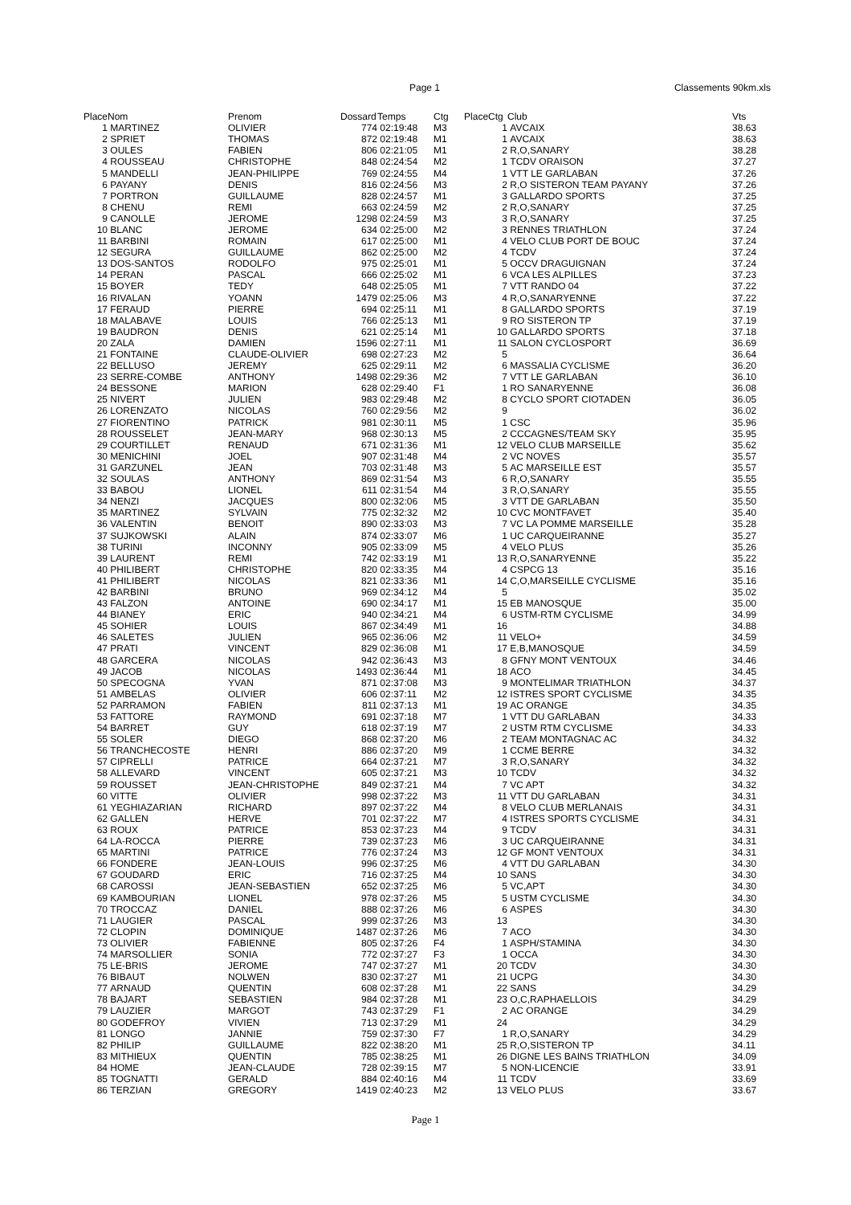Page 1 Classements 90km.xls
| Place | Nom | Prenom | Dossard | Temps | Ctg | PlaceCtg | Club | Vts |
| --- | --- | --- | --- | --- | --- | --- | --- | --- |
| 1 | MARTINEZ | OLIVIER | 774 | 02:19:48 | M3 | 1 | AVCAIX | 38.63 |
| 2 | SPRIET | THOMAS | 872 | 02:19:48 | M1 | 1 | AVCAIX | 38.63 |
| 3 | OULES | FABIEN | 806 | 02:21:05 | M1 | 2 | R,O,SANARY | 38.28 |
| 4 | ROUSSEAU | CHRISTOPHE | 848 | 02:24:54 | M2 | 1 | TCDV ORAISON | 37.27 |
| 5 | MANDELLI | JEAN-PHILIPPE | 769 | 02:24:55 | M4 | 1 | VTT LE GARLABAN | 37.26 |
| 6 | PAYANY | DENIS | 816 | 02:24:56 | M3 | 2 | R,O SISTERON TEAM PAYANY | 37.26 |
| 7 | PORTRON | GUILLAUME | 828 | 02:24:57 | M1 | 3 | GALLARDO SPORTS | 37.25 |
| 8 | CHENU | REMI | 663 | 02:24:59 | M2 | 2 | R,O,SANARY | 37.25 |
| 9 | CANOLLE | JEROME | 1298 | 02:24:59 | M3 | 3 | R,O,SANARY | 37.25 |
| 10 | BLANC | JEROME | 634 | 02:25:00 | M2 | 3 | RENNES TRIATHLON | 37.24 |
| 11 | BARBINI | ROMAIN | 617 | 02:25:00 | M1 | 4 | VELO CLUB PORT DE BOUC | 37.24 |
| 12 | SEGURA | GUILLAUME | 862 | 02:25:00 | M2 | 4 | TCDV | 37.24 |
| 13 | DOS-SANTOS | RODOLFO | 975 | 02:25:01 | M1 | 5 | OCCV DRAGUIGNAN | 37.24 |
| 14 | PERAN | PASCAL | 666 | 02:25:02 | M1 | 6 | VCA LES ALPILLES | 37.23 |
| 15 | BOYER | TEDY | 648 | 02:25:05 | M1 | 7 | VTT RANDO 04 | 37.22 |
| 16 | RIVALAN | YOANN | 1479 | 02:25:06 | M3 | 4 | R,O,SANARYENNE | 37.22 |
| 17 | FERAUD | PIERRE | 694 | 02:25:11 | M1 | 8 | GALLARDO SPORTS | 37.19 |
| 18 | MALABAVE | LOUIS | 766 | 02:25:13 | M1 | 9 | RO SISTERON TP | 37.19 |
| 19 | BAUDRON | DENIS | 621 | 02:25:14 | M1 | 10 | GALLARDO SPORTS | 37.18 |
| 20 | ZALA | DAMIEN | 1596 | 02:27:11 | M1 | 11 | SALON CYCLOSPORT | 36.69 |
| 21 | FONTAINE | CLAUDE-OLIVIER | 698 | 02:27:23 | M2 | 5 | | 36.64 |
| 22 | BELLUSO | JEREMY | 625 | 02:29:11 | M2 | 6 | MASSALIA CYCLISME | 36.20 |
| 23 | SERRE-COMBE | ANTHONY | 1498 | 02:29:36 | M2 | 7 | VTT LE GARLABAN | 36.10 |
| 24 | BESSONE | MARION | 628 | 02:29:40 | F1 | 1 | RO SANARYENNE | 36.08 |
| 25 | NIVERT | JULIEN | 983 | 02:29:48 | M2 | 8 | CYCLO SPORT CIOTADEN | 36.05 |
| 26 | LORENZATO | NICOLAS | 760 | 02:29:56 | M2 | 9 | | 36.02 |
| 27 | FIORENTINO | PATRICK | 981 | 02:30:11 | M5 | 1 | CSC | 35.96 |
| 28 | ROUSSELET | JEAN-MARY | 968 | 02:30:13 | M5 | 2 | CCCAGNES/TEAM SKY | 35.95 |
| 29 | COURTILLET | RENAUD | 671 | 02:31:36 | M1 | 12 | VELO CLUB MARSEILLE | 35.62 |
| 30 | MENICHINI | JOEL | 907 | 02:31:48 | M4 | 2 | VC NOVES | 35.57 |
| 31 | GARZUNEL | JEAN | 703 | 02:31:48 | M3 | 5 | AC MARSEILLE EST | 35.57 |
| 32 | SOULAS | ANTHONY | 869 | 02:31:54 | M3 | 6 | R,O,SANARY | 35.55 |
| 33 | BABOU | LIONEL | 611 | 02:31:54 | M4 | 3 | R,O,SANARY | 35.55 |
| 34 | NENZI | JACQUES | 800 | 02:32:06 | M5 | 3 | VTT DE GARLABAN | 35.50 |
| 35 | MARTINEZ | SYLVAIN | 775 | 02:32:32 | M2 | 10 | CVC MONTFAVET | 35.40 |
| 36 | VALENTIN | BENOIT | 890 | 02:33:03 | M3 | 7 | VC LA POMME MARSEILLE | 35.28 |
| 37 | SUJKOWSKI | ALAIN | 874 | 02:33:07 | M6 | 1 | UC CARQUEIRANNE | 35.27 |
| 38 | TURINI | INCONNY | 905 | 02:33:09 | M5 | 4 | VELO PLUS | 35.26 |
| 39 | LAURENT | REMI | 742 | 02:33:19 | M1 | 13 | R,O,SANARYENNE | 35.22 |
| 40 | PHILIBERT | CHRISTOPHE | 820 | 02:33:35 | M4 | 4 | CSPCG 13 | 35.16 |
| 41 | PHILIBERT | NICOLAS | 821 | 02:33:36 | M1 | 14 | C,O,MARSEILLE CYCLISME | 35.16 |
| 42 | BARBINI | BRUNO | 969 | 02:34:12 | M4 | 5 | | 35.02 |
| 43 | FALZON | ANTOINE | 690 | 02:34:17 | M1 | 15 | EB MANOSQUE | 35.00 |
| 44 | BIANEY | ERIC | 940 | 02:34:21 | M4 | 6 | USTM-RTM CYCLISME | 34.99 |
| 45 | SOHIER | LOUIS | 867 | 02:34:49 | M1 | 16 | | 34.88 |
| 46 | SALETES | JULIEN | 965 | 02:36:06 | M2 | 11 | VELO+ | 34.59 |
| 47 | PRATI | VINCENT | 829 | 02:36:08 | M1 | 17 | E,B,MANOSQUE | 34.59 |
| 48 | GARCERA | NICOLAS | 942 | 02:36:43 | M3 | 8 | GFNY MONT VENTOUX | 34.46 |
| 49 | JACOB | NICOLAS | 1493 | 02:36:44 | M1 | 18 | ACO | 34.45 |
| 50 | SPECOGNA | YVAN | 871 | 02:37:08 | M3 | 9 | MONTELIMAR TRIATHLON | 34.37 |
| 51 | AMBELAS | OLIVIER | 606 | 02:37:11 | M2 | 12 | ISTRES SPORT CYCLISME | 34.35 |
| 52 | PARRAMON | FABIEN | 811 | 02:37:13 | M1 | 19 | AC ORANGE | 34.35 |
| 53 | FATTORE | RAYMOND | 691 | 02:37:18 | M7 | 1 | VTT DU GARLABAN | 34.33 |
| 54 | BARRET | GUY | 618 | 02:37:19 | M7 | 2 | USTM RTM CYCLISME | 34.33 |
| 55 | SOLER | DIEGO | 868 | 02:37:20 | M6 | 2 | TEAM MONTAGNAC AC | 34.32 |
| 56 | TRANCHECOSTE | HENRI | 886 | 02:37:20 | M9 | 1 | CCME BERRE | 34.32 |
| 57 | CIPRELLI | PATRICE | 664 | 02:37:21 | M7 | 3 | R,O,SANARY | 34.32 |
| 58 | ALLEVARD | VINCENT | 605 | 02:37:21 | M3 | 10 | TCDV | 34.32 |
| 59 | ROUSSET | JEAN-CHRISTOPHE | 849 | 02:37:21 | M4 | 7 | VC APT | 34.32 |
| 60 | VITTE | OLIVIER | 998 | 02:37:22 | M3 | 11 | VTT DU GARLABAN | 34.31 |
| 61 | YEGHIAZARIAN | RICHARD | 897 | 02:37:22 | M4 | 8 | VELO CLUB MERLANAIS | 34.31 |
| 62 | GALLEN | HERVE | 701 | 02:37:22 | M7 | 4 | ISTRES SPORTS CYCLISME | 34.31 |
| 63 | ROUX | PATRICE | 853 | 02:37:23 | M4 | 9 | TCDV | 34.31 |
| 64 | LA-ROCCA | PIERRE | 739 | 02:37:23 | M6 | 3 | UC CARQUEIRANNE | 34.31 |
| 65 | MARTINI | PATRICE | 776 | 02:37:24 | M3 | 12 | GF MONT VENTOUX | 34.31 |
| 66 | FONDERE | JEAN-LOUIS | 996 | 02:37:25 | M6 | 4 | VTT DU GARLABAN | 34.30 |
| 67 | GOUDARD | ERIC | 716 | 02:37:25 | M4 | 10 | SANS | 34.30 |
| 68 | CAROSSI | JEAN-SEBASTIEN | 652 | 02:37:25 | M6 | 5 | VC,APT | 34.30 |
| 69 | KAMBOURIAN | LIONEL | 978 | 02:37:26 | M5 | 5 | USTM CYCLISME | 34.30 |
| 70 | TROCCAZ | DANIEL | 888 | 02:37:26 | M6 | 6 | ASPES | 34.30 |
| 71 | LAUGIER | PASCAL | 999 | 02:37:26 | M3 | 13 | | 34.30 |
| 72 | CLOPIN | DOMINIQUE | 1487 | 02:37:26 | M6 | 7 | ACO | 34.30 |
| 73 | OLIVIER | FABIENNE | 805 | 02:37:26 | F4 | 1 | ASPH/STAMINA | 34.30 |
| 74 | MARSOLLIER | SONIA | 772 | 02:37:27 | F3 | 1 | OCCA | 34.30 |
| 75 | LE-BRIS | JEROME | 747 | 02:37:27 | M1 | 20 | TCDV | 34.30 |
| 76 | BIBAUT | NOLWEN | 830 | 02:37:27 | M1 | 21 | UCPG | 34.30 |
| 77 | ARNAUD | QUENTIN | 608 | 02:37:28 | M1 | 22 | SANS | 34.29 |
| 78 | BAJART | SEBASTIEN | 984 | 02:37:28 | M1 | 23 | O,C,RAPHAELLOIS | 34.29 |
| 79 | LAUZIER | MARGOT | 743 | 02:37:29 | F1 | 2 | AC ORANGE | 34.29 |
| 80 | GODEFROY | VIVIEN | 713 | 02:37:29 | M1 | 24 | | 34.29 |
| 81 | LONGO | JANNIE | 759 | 02:37:30 | F7 | 1 | R,O,SANARY | 34.29 |
| 82 | PHILIP | GUILLAUME | 822 | 02:38:20 | M1 | 25 | R,O,SISTERON TP | 34.11 |
| 83 | MITHIEUX | QUENTIN | 785 | 02:38:25 | M1 | 26 | DIGNE LES BAINS TRIATHLON | 34.09 |
| 84 | HOME | JEAN-CLAUDE | 728 | 02:39:15 | M7 | 5 | NON-LICENCIE | 33.91 |
| 85 | TOGNATTI | GERALD | 884 | 02:40:16 | M4 | 11 | TCDV | 33.69 |
| 86 | TERZIAN | GREGORY | 1419 | 02:40:23 | M2 | 13 | VELO PLUS | 33.67 |
Page 1